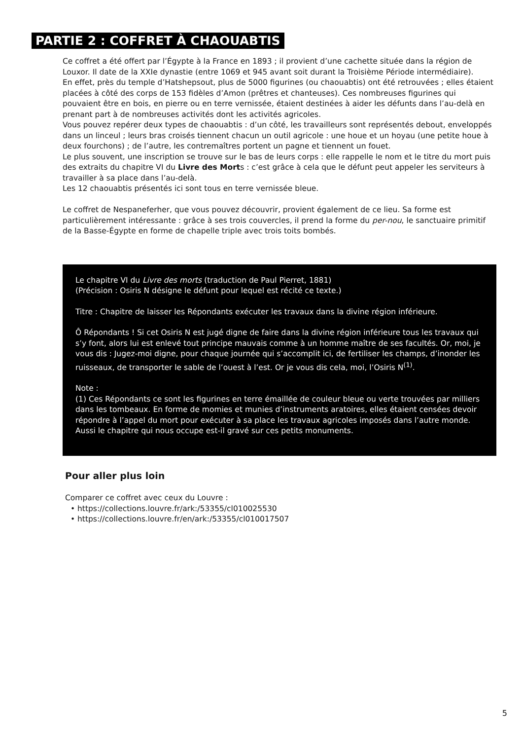PARTIE 2 : COFFRET À CHAOUABTIS
Ce coffret a été offert par l’Égypte à la France en 1893 ; il provient d’une cachette située dans la région de Louxor. Il date de la XXIe dynastie (entre 1069 et 945 avant soit durant la Troisième Période intermédiaire).
En effet, près du temple d’Hatshepsout, plus de 5000 figurines (ou chaouabtis) ont été retrouvées ; elles étaient placées à côté des corps de 153 fidèles d’Amon (prêtres et chanteuses). Ces nombreuses figurines qui pouvaient être en bois, en pierre ou en terre vernissée, étaient destinées à aider les défunts dans l’au-delà en prenant part à de nombreuses activités dont les activités agricoles.
Vous pouvez repérer deux types de chaouabtis : d’un côté, les travailleurs sont représentés debout, enveloppés dans un linceul ; leurs bras croisés tiennent chacun un outil agricole : une houe et un hoyau (une petite houe à deux fourchons) ; de l’autre, les contremaîtres portent un pagne et tiennent un fouet.
Le plus souvent, une inscription se trouve sur le bas de leurs corps : elle rappelle le nom et le titre du mort puis des extraits du chapitre VI du Livre des Morts : c’est grâce à cela que le défunt peut appeler les serviteurs à travailler à sa place dans l’au-delà.
Les 12 chaouabtis présentés ici sont tous en terre vernissée bleue.
Le coffret de Nespaneferher, que vous pouvez découvrir, provient également de ce lieu. Sa forme est particulièrement intéressante : grâce à ses trois couvercles, il prend la forme du per-nou, le sanctuaire primitif de la Basse-Égypte en forme de chapelle triple avec trois toits bombés.
Le chapitre VI du Livre des morts (traduction de Paul Pierret, 1881)
(Précision : Osiris N désigne le défunt pour lequel est récité ce texte.)
Titre : Chapitre de laisser les Répondants exécuter les travaux dans la divine région inférieure.
Ô Répondants ! Si cet Osiris N est jugé digne de faire dans la divine région inférieure tous les travaux qui s’y font, alors lui est enlevé tout principe mauvais comme à un homme maître de ses facultés. Or, moi, je vous dis : Jugez-moi digne, pour chaque journée qui s’accomplit ici, de fertiliser les champs, d’inonder les ruisseaux, de transporter le sable de l’ouest à l’est. Or je vous dis cela, moi, l’Osiris N<sup>(1)</sup>.
Note :
(1) Ces Répondants ce sont les figurines en terre émaillée de couleur bleue ou verte trouvées par milliers dans les tombeaux. En forme de momies et munies d’instruments aratoires, elles étaient censées devoir répondre à l’appel du mort pour exécuter à sa place les travaux agricoles imposés dans l’autre monde. Aussi le chapitre qui nous occupe est-il gravé sur ces petits monuments.
Pour aller plus loin
Comparer ce coffret avec ceux du Louvre :
https://collections.louvre.fr/ark:/53355/cl010025530
https://collections.louvre.fr/en/ark:/53355/cl010017507
5